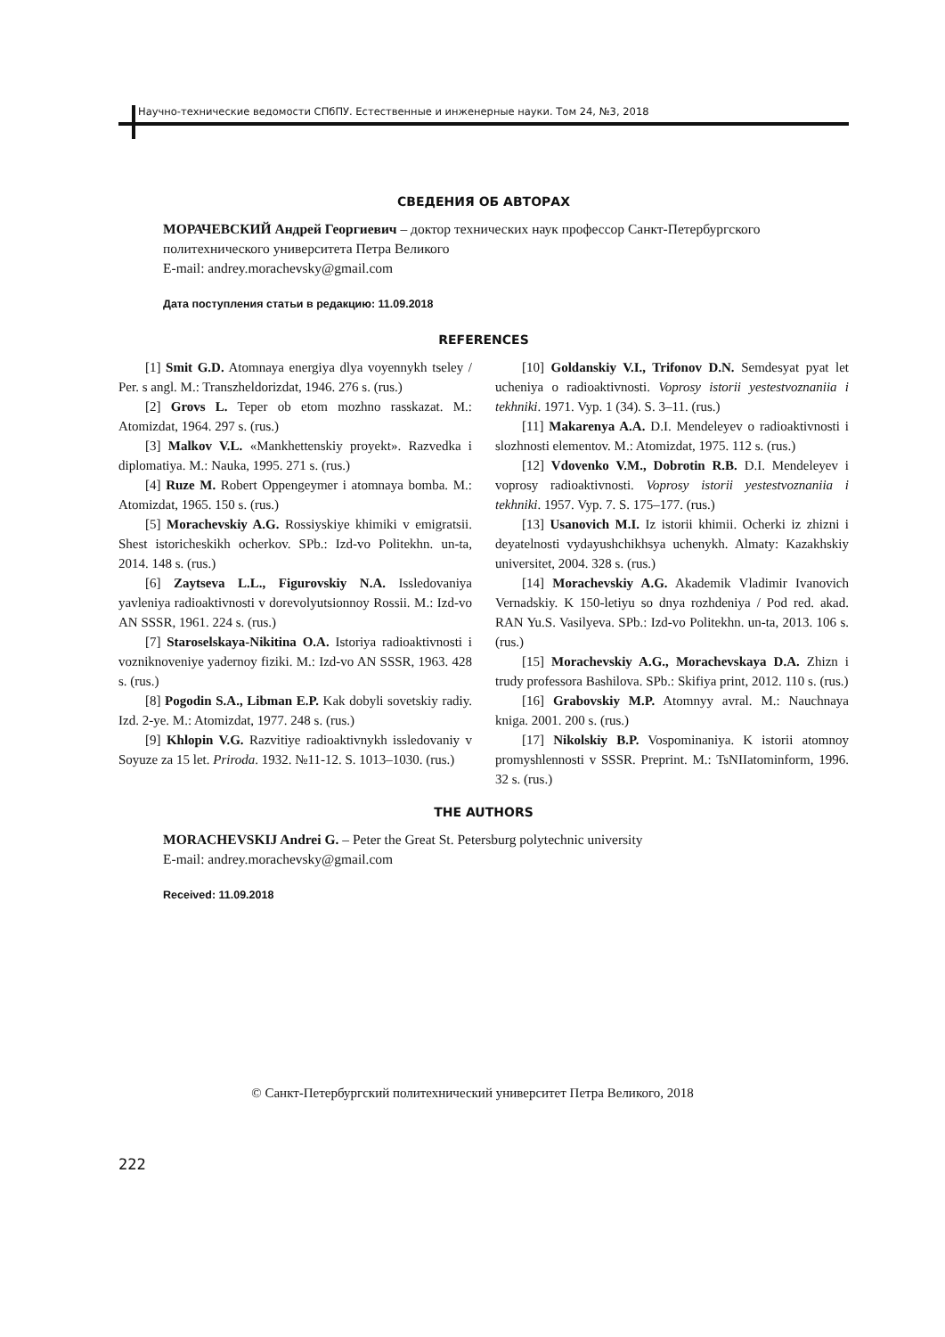Научно-технические ведомости СПбПУ. Естественные и инженерные науки. Том 24, №3, 2018
СВЕДЕНИЯ ОБ АВТОРАХ
МОРАЧЕВСКИЙ Андрей Георгиевич – доктор технических наук профессор Санкт-Петербургского политехнического университета Петра Великого
E-mail: andrey.morachevsky@gmail.com
Дата поступления статьи в редакцию: 11.09.2018
REFERENCES
[1] Smit G.D. Atomnaya energiya dlya voyennykh tseley / Per. s angl. M.: Transzheldorizdat, 1946. 276 s. (rus.)
[2] Grovs L. Teper ob etom mozhno rasskazat. M.: Atomizdat, 1964. 297 s. (rus.)
[3] Malkov V.L. «Mankhettenskiy proyekt». Razvedka i diplomatiya. M.: Nauka, 1995. 271 s. (rus.)
[4] Ruze M. Robert Oppengeymer i atomnaya bomba. M.: Atomizdat, 1965. 150 s. (rus.)
[5] Morachevskiy A.G. Rossiyskiye khimiki v emigratsii. Shest istoricheskikh ocherkov. SPb.: Izd-vo Politekhn. un-ta, 2014. 148 s. (rus.)
[6] Zaytseva L.L., Figurovskiy N.A. Issledovaniya yavleniya radioaktivnosti v dorevolyutsionnoy Rossii. M.: Izd-vo AN SSSR, 1961. 224 s. (rus.)
[7] Staroselskaya-Nikitina O.A. Istoriya radioaktivnosti i vozniknoveniye yadernoy fiziki. M.: Izd-vo AN SSSR, 1963. 428 s. (rus.)
[8] Pogodin S.A., Libman E.P. Kak dobyli sovetskiy radiy. Izd. 2-ye. M.: Atomizdat, 1977. 248 s. (rus.)
[9] Khlopin V.G. Razvitiye radioaktivnykh issledovaniy v Soyuze za 15 let. Priroda. 1932. №11-12. S. 1013–1030. (rus.)
[10] Goldanskiy V.I., Trifonov D.N. Semdesyat pyat let ucheniya o radioaktivnosti. Voprosy istorii yestestvoznaniia i tekhniki. 1971. Vyp. 1 (34). S. 3–11. (rus.)
[11] Makarenya A.A. D.I. Mendeleyev o radioaktivnosti i slozhnosti elementov. M.: Atomizdat, 1975. 112 s. (rus.)
[12] Vdovenko V.M., Dobrotin R.B. D.I. Mendeleyev i voprosy radioaktivnosti. Voprosy istorii yestestvoznaniia i tekhniki. 1957. Vyp. 7. S. 175–177. (rus.)
[13] Usanovich M.I. Iz istorii khimii. Ocherki iz zhizni i deyatelnosti vydayushchikhsya uchenykh. Almaty: Kazakhskiy universitet, 2004. 328 s. (rus.)
[14] Morachevskiy A.G. Akademik Vladimir Ivanovich Vernadskiy. K 150-letiyu so dnya rozhdeniya / Pod red. akad. RAN Yu.S. Vasilyeva. SPb.: Izd-vo Politekhn. un-ta, 2013. 106 s. (rus.)
[15] Morachevskiy A.G., Morachevskaya D.A. Zhizn i trudy professora Bashilova. SPb.: Skifiya print, 2012. 110 s. (rus.)
[16] Grabovskiy M.P. Atomnyy avral. M.: Nauchnaya kniga. 2001. 200 s. (rus.)
[17] Nikolskiy B.P. Vospominaniya. K istorii atomnoy promyshlennosti v SSSR. Preprint. M.: TsNIIatominform, 1996. 32 s. (rus.)
THE AUTHORS
MORACHEVSKIJ Andrei G. – Peter the Great St. Petersburg polytechnic university
E-mail: andrey.morachevsky@gmail.com
Received: 11.09.2018
© Санкт-Петербургский политехнический университет Петра Великого, 2018
222